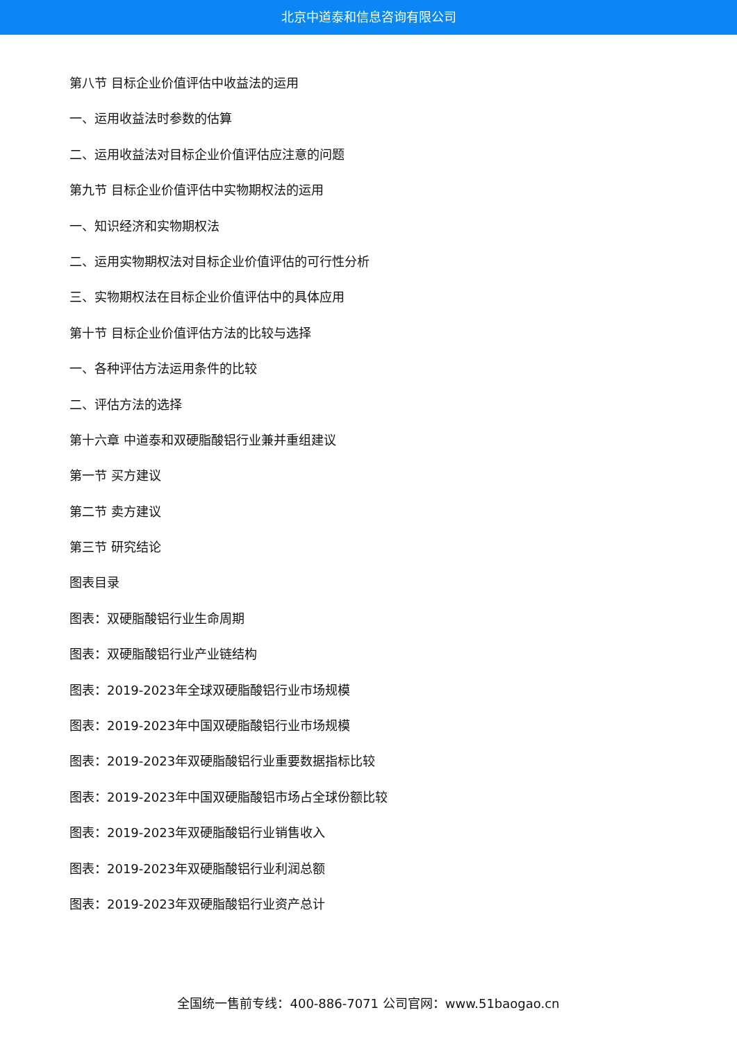北京中道泰和信息咨询有限公司
第八节 目标企业价值评估中收益法的运用
一、运用收益法时参数的估算
二、运用收益法对目标企业价值评估应注意的问题
第九节 目标企业价值评估中实物期权法的运用
一、知识经济和实物期权法
二、运用实物期权法对目标企业价值评估的可行性分析
三、实物期权法在目标企业价值评估中的具体应用
第十节 目标企业价值评估方法的比较与选择
一、各种评估方法运用条件的比较
二、评估方法的选择
第十六章 中道泰和双硬脂酸铝行业兼并重组建议
第一节 买方建议
第二节 卖方建议
第三节 研究结论
图表目录
图表：双硬脂酸铝行业生命周期
图表：双硬脂酸铝行业产业链结构
图表：2019-2023年全球双硬脂酸铝行业市场规模
图表：2019-2023年中国双硬脂酸铝行业市场规模
图表：2019-2023年双硬脂酸铝行业重要数据指标比较
图表：2019-2023年中国双硬脂酸铝市场占全球份额比较
图表：2019-2023年双硬脂酸铝行业销售收入
图表：2019-2023年双硬脂酸铝行业利润总额
图表：2019-2023年双硬脂酸铝行业资产总计
全国统一售前专线：400-886-7071 公司官网：www.51baogao.cn